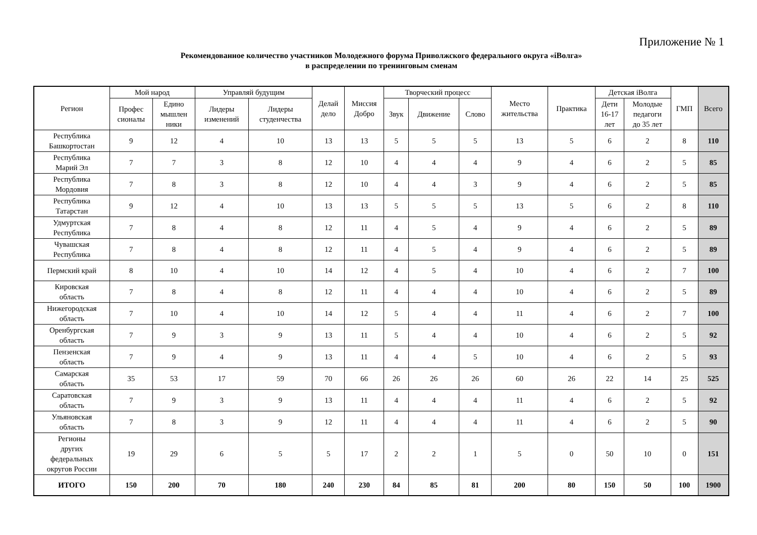Приложение № 1
Рекомендованное количество участников Молодежного форума Приволжского федерального округа «iВолга»
в распределении по тренинговым сменам
| Регион | Мой народ | | Управляй будущим | | Делай дело | Миссия Добро | Творческий процесс | | | Место жительства | Практика | Детская iВолга | | ГМП | Всего |
| --- | --- | --- | --- | --- | --- | --- | --- | --- | --- | --- | --- | --- | --- | --- | --- |
| | Профес сионалы | Едино мышлен ники | Лидеры изменений | Лидеры студенчества | | | Звук | Движение | Слово | | | Дети 16-17 лет | Молодые педагоги до 35 лет | | |
| Республика Башкортостан | 9 | 12 | 4 | 10 | 13 | 13 | 5 | 5 | 5 | 13 | 5 | 6 | 2 | 8 | 110 |
| Республика Марий Эл | 7 | 7 | 3 | 8 | 12 | 10 | 4 | 4 | 4 | 9 | 4 | 6 | 2 | 5 | 85 |
| Республика Мордовия | 7 | 8 | 3 | 8 | 12 | 10 | 4 | 4 | 3 | 9 | 4 | 6 | 2 | 5 | 85 |
| Республика Татарстан | 9 | 12 | 4 | 10 | 13 | 13 | 5 | 5 | 5 | 13 | 5 | 6 | 2 | 8 | 110 |
| Удмуртская Республика | 7 | 8 | 4 | 8 | 12 | 11 | 4 | 5 | 4 | 9 | 4 | 6 | 2 | 5 | 89 |
| Чувашская Республика | 7 | 8 | 4 | 8 | 12 | 11 | 4 | 5 | 4 | 9 | 4 | 6 | 2 | 5 | 89 |
| Пермский край | 8 | 10 | 4 | 10 | 14 | 12 | 4 | 5 | 4 | 10 | 4 | 6 | 2 | 7 | 100 |
| Кировская область | 7 | 8 | 4 | 8 | 12 | 11 | 4 | 4 | 4 | 10 | 4 | 6 | 2 | 5 | 89 |
| Нижегородская область | 7 | 10 | 4 | 10 | 14 | 12 | 5 | 4 | 4 | 11 | 4 | 6 | 2 | 7 | 100 |
| Оренбургская область | 7 | 9 | 3 | 9 | 13 | 11 | 5 | 4 | 4 | 10 | 4 | 6 | 2 | 5 | 92 |
| Пензенская область | 7 | 9 | 4 | 9 | 13 | 11 | 4 | 4 | 5 | 10 | 4 | 6 | 2 | 5 | 93 |
| Самарская область | 35 | 53 | 17 | 59 | 70 | 66 | 26 | 26 | 26 | 60 | 26 | 22 | 14 | 25 | 525 |
| Саратовская область | 7 | 9 | 3 | 9 | 13 | 11 | 4 | 4 | 4 | 11 | 4 | 6 | 2 | 5 | 92 |
| Ульяновская область | 7 | 8 | 3 | 9 | 12 | 11 | 4 | 4 | 4 | 11 | 4 | 6 | 2 | 5 | 90 |
| Регионы других федеральных округов России | 19 | 29 | 6 | 5 | 5 | 17 | 2 | 2 | 1 | 5 | 0 | 50 | 10 | 0 | 151 |
| ИТОГО | 150 | 200 | 70 | 180 | 240 | 230 | 84 | 85 | 81 | 200 | 80 | 150 | 50 | 100 | 1900 |